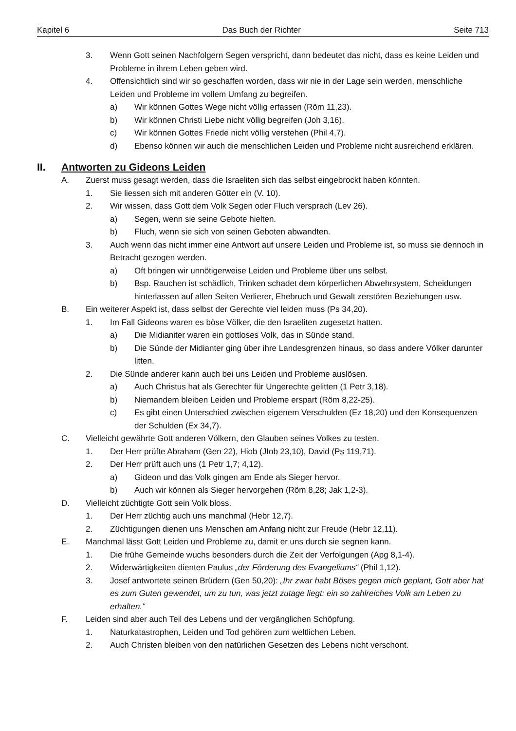Kapitel 6 Das Buch der Richter Seite 713
3. Wenn Gott seinen Nachfolgern Segen verspricht, dann bedeutet das nicht, dass es keine Leiden und Probleme in ihrem Leben geben wird.
4. Offensichtlich sind wir so geschaffen worden, dass wir nie in der Lage sein werden, menschliche Leiden und Probleme im vollem Umfang zu begreifen.
a) Wir können Gottes Wege nicht völlig erfassen (Röm 11,23).
b) Wir können Christi Liebe nicht völlig begreifen (Joh 3,16).
c) Wir können Gottes Friede nicht völlig verstehen (Phil 4,7).
d) Ebenso können wir auch die menschlichen Leiden und Probleme nicht ausreichend erklären.
II. Antworten zu Gideons Leiden
A. Zuerst muss gesagt werden, dass die Israeliten sich das selbst eingebrockt haben könnten.
1. Sie liessen sich mit anderen Götter ein (V. 10).
2. Wir wissen, dass Gott dem Volk Segen oder Fluch versprach (Lev 26).
a) Segen, wenn sie seine Gebote hielten.
b) Fluch, wenn sie sich von seinen Geboten abwandten.
3. Auch wenn das nicht immer eine Antwort auf unsere Leiden und Probleme ist, so muss sie dennoch in Betracht gezogen werden.
a) Oft bringen wir unnötigerweise Leiden und Probleme über uns selbst.
b) Bsp. Rauchen ist schädlich, Trinken schadet dem körperlichen Abwehrsystem, Scheidungen hinterlassen auf allen Seiten Verlierer, Ehebruch und Gewalt zerstören Beziehungen usw.
B. Ein weiterer Aspekt ist, dass selbst der Gerechte viel leiden muss (Ps 34,20).
1. Im Fall Gideons waren es böse Völker, die den Israeliten zugesetzt hatten.
a) Die Midianiter waren ein gottloses Volk, das in Sünde stand.
b) Die Sünde der Midianter ging über ihre Landesgrenzen hinaus, so dass andere Völker darunter litten.
2. Die Sünde anderer kann auch bei uns Leiden und Probleme auslösen.
a) Auch Christus hat als Gerechter für Ungerechte gelitten (1 Petr 3,18).
b) Niemandem bleiben Leiden und Probleme erspart (Röm 8,22-25).
c) Es gibt einen Unterschied zwischen eigenem Verschulden (Ez 18,20) und den Konsequenzen der Schulden (Ex 34,7).
C. Vielleicht gewährte Gott anderen Völkern, den Glauben seines Volkes zu testen.
1. Der Herr prüfte Abraham (Gen 22), Hiob (JIob 23,10), David (Ps 119,71).
2. Der Herr prüft auch uns (1 Petr 1,7; 4,12).
a) Gideon und das Volk gingen am Ende als Sieger hervor.
b) Auch wir können als Sieger hervorgehen (Röm 8,28; Jak 1,2-3).
D. Vielleicht züchtigte Gott sein Volk bloss.
1. Der Herr züchtig auch uns manchmal (Hebr 12,7).
2. Züchtigungen dienen uns Menschen am Anfang nicht zur Freude (Hebr 12,11).
E. Manchmal lässt Gott Leiden und Probleme zu, damit er uns durch sie segnen kann.
1. Die frühe Gemeinde wuchs besonders durch die Zeit der Verfolgungen (Apg 8,1-4).
2. Widerwärtigkeiten dienten Paulus „der Förderung des Evangeliums“ (Phil 1,12).
3. Josef antwortete seinen Brüdern (Gen 50,20): „Ihr zwar habt Böses gegen mich geplant, Gott aber hat es zum Guten gewendet, um zu tun, was jetzt zutage liegt: ein so zahlreiches Volk am Leben zu erhalten.“
F. Leiden sind aber auch Teil des Lebens und der vergänglichen Schöpfung.
1. Naturkatastrophen, Leiden und Tod gehören zum weltlichen Leben.
2. Auch Christen bleiben von den natürlichen Gesetzen des Lebens nicht verschont.